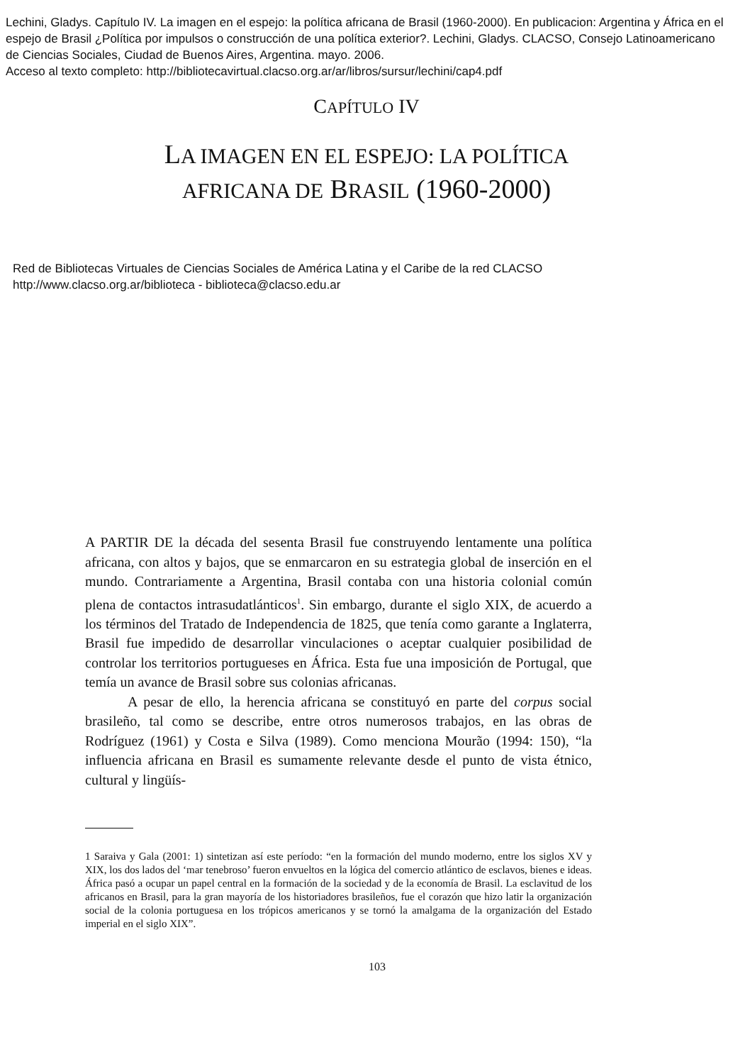Lechini, Gladys. Capítulo IV. La imagen en el espejo: la política africana de Brasil (1960-2000). En publicacion: Argentina y África en el espejo de Brasil ¿Política por impulsos o construcción de una política exterior?. Lechini, Gladys. CLACSO, Consejo Latinoamericano de Ciencias Sociales, Ciudad de Buenos Aires, Argentina. mayo. 2006.
Acceso al texto completo: http://bibliotecavirtual.clacso.org.ar/ar/libros/sursur/lechini/cap4.pdf
CAPÍTULO IV
LA IMAGEN EN EL ESPEJO: LA POLÍTICA
AFRICANA DE BRASIL (1960-2000)
Red de Bibliotecas Virtuales de Ciencias Sociales de América Latina y el Caribe de la red CLACSO
http://www.clacso.org.ar/biblioteca - biblioteca@clacso.edu.ar
A PARTIR DE la década del sesenta Brasil fue construyendo lentamente una política africana, con altos y bajos, que se enmarcaron en su estrategia global de inserción en el mundo. Contrariamente a Argentina, Brasil contaba con una historia colonial común plena de contactos intrasudatlánticos<sup>1</sup>. Sin embargo, durante el siglo XIX, de acuerdo a los términos del Tratado de Independencia de 1825, que tenía como garante a Inglaterra, Brasil fue impedido de desarrollar vinculaciones o aceptar cualquier posibilidad de controlar los territorios portugueses en África. Esta fue una imposición de Portugal, que temía un avance de Brasil sobre sus colonias africanas.
A pesar de ello, la herencia africana se constituyó en parte del corpus social brasileño, tal como se describe, entre otros numerosos trabajos, en las obras de Rodríguez (1961) y Costa e Silva (1989). Como menciona Mourão (1994: 150), “la influencia africana en Brasil es sumamente relevante desde el punto de vista étnico, cultural y lingüís-
1 Saraiva y Gala (2001: 1) sintetizan así este período: “en la formación del mundo moderno, entre los siglos XV y XIX, los dos lados del ‘mar tenebroso’ fueron envueltos en la lógica del comercio atlántico de esclavos, bienes e ideas. África pasó a ocupar un papel central en la formación de la sociedad y de la economía de Brasil. La esclavitud de los africanos en Brasil, para la gran mayoría de los historiadores brasileños, fue el corazón que hizo latir la organización social de la colonia portuguesa en los trópicos americanos y se tornó la amalgama de la organización del Estado imperial en el siglo XIX”.
103